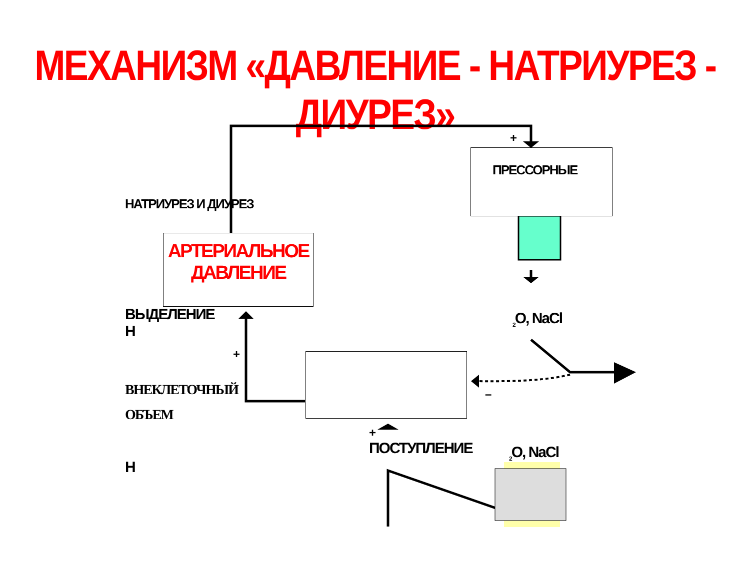МЕХАНИЗМ «ДАВЛЕНИЕ - НАТРИУРЕЗ - ДИУРЕЗ»
ПРЕССОРНЫЕ
НАТРИУРЕЗ И ДИУРЕЗ
АРТЕРИАЛЬНОЕ
ДАВЛЕНИЕ
ВЫДЕЛЕНИЕ
Н
<sub>2</sub>O, NaCl
+
+
–
ВНЕКЛЕТОЧНЫЙ
ОБЪЕМ
+
ПОСТУПЛЕНИЕ <sub>2</sub>O, NaCl
Н